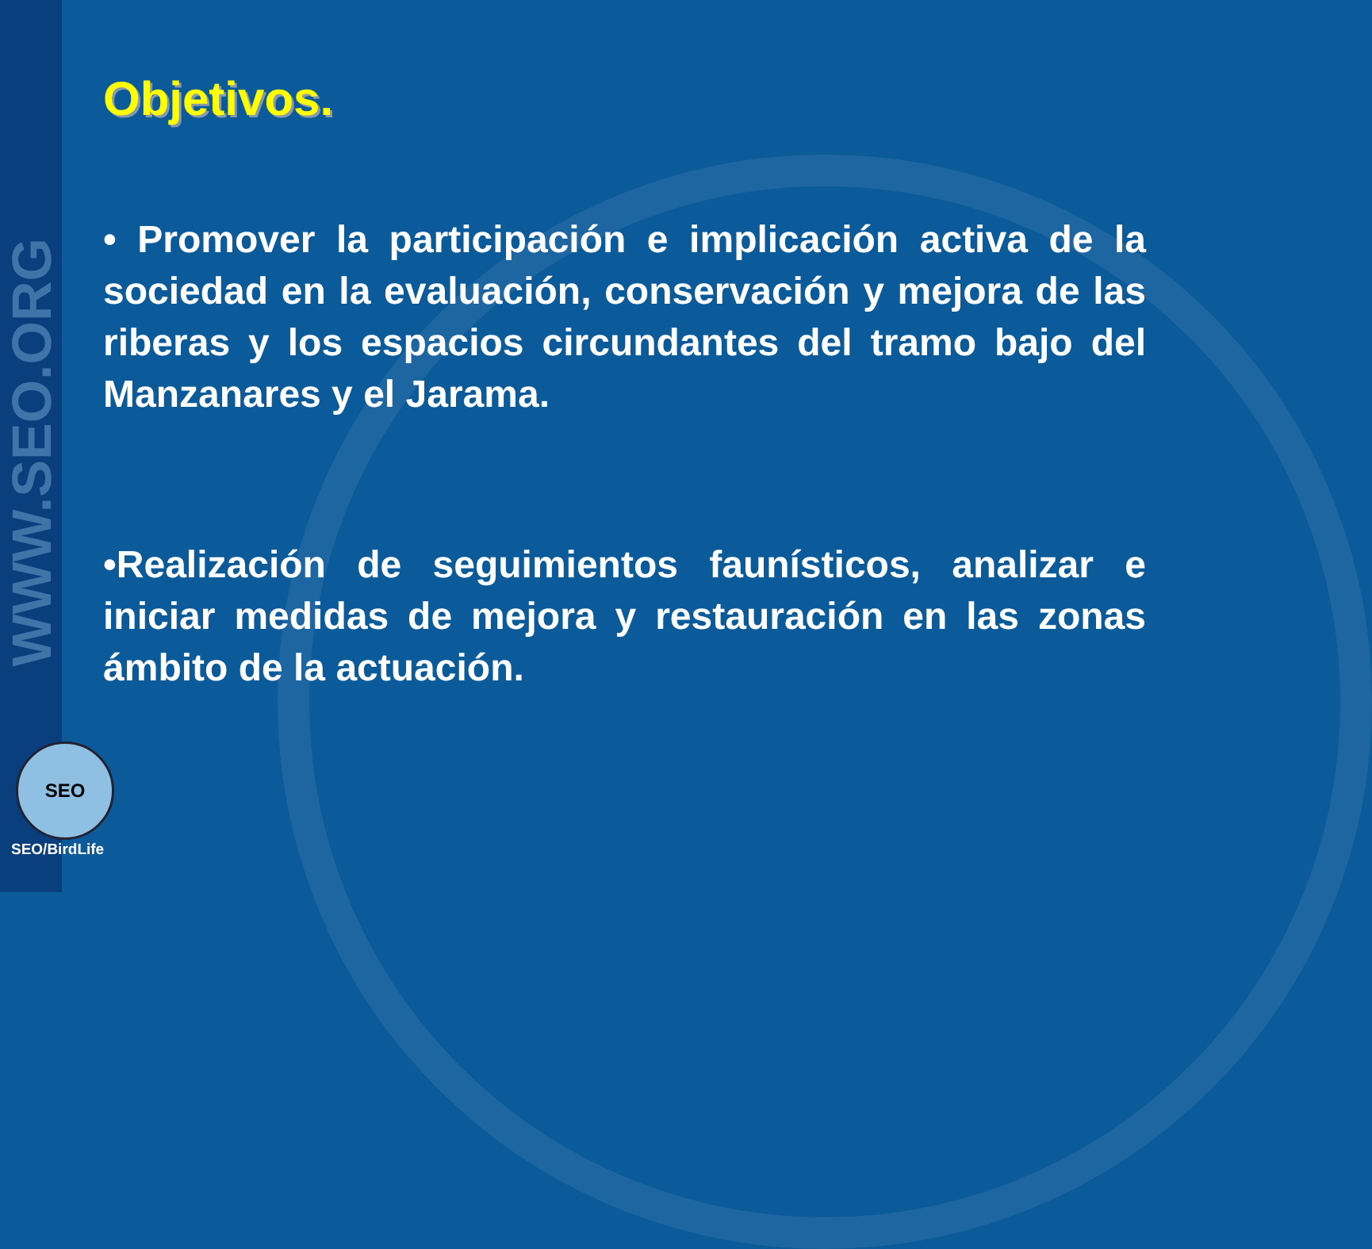WWW.SEO.ORG
Objetivos.
• Promover la participación e implicación activa de la sociedad en la evaluación, conservación y mejora de las riberas y los espacios circundantes del tramo bajo del Manzanares y el Jarama.
•Realización de seguimientos faunísticos, analizar e iniciar medidas de mejora y restauración en las zonas ámbito de la actuación.
SEO
SEO/BirdLife